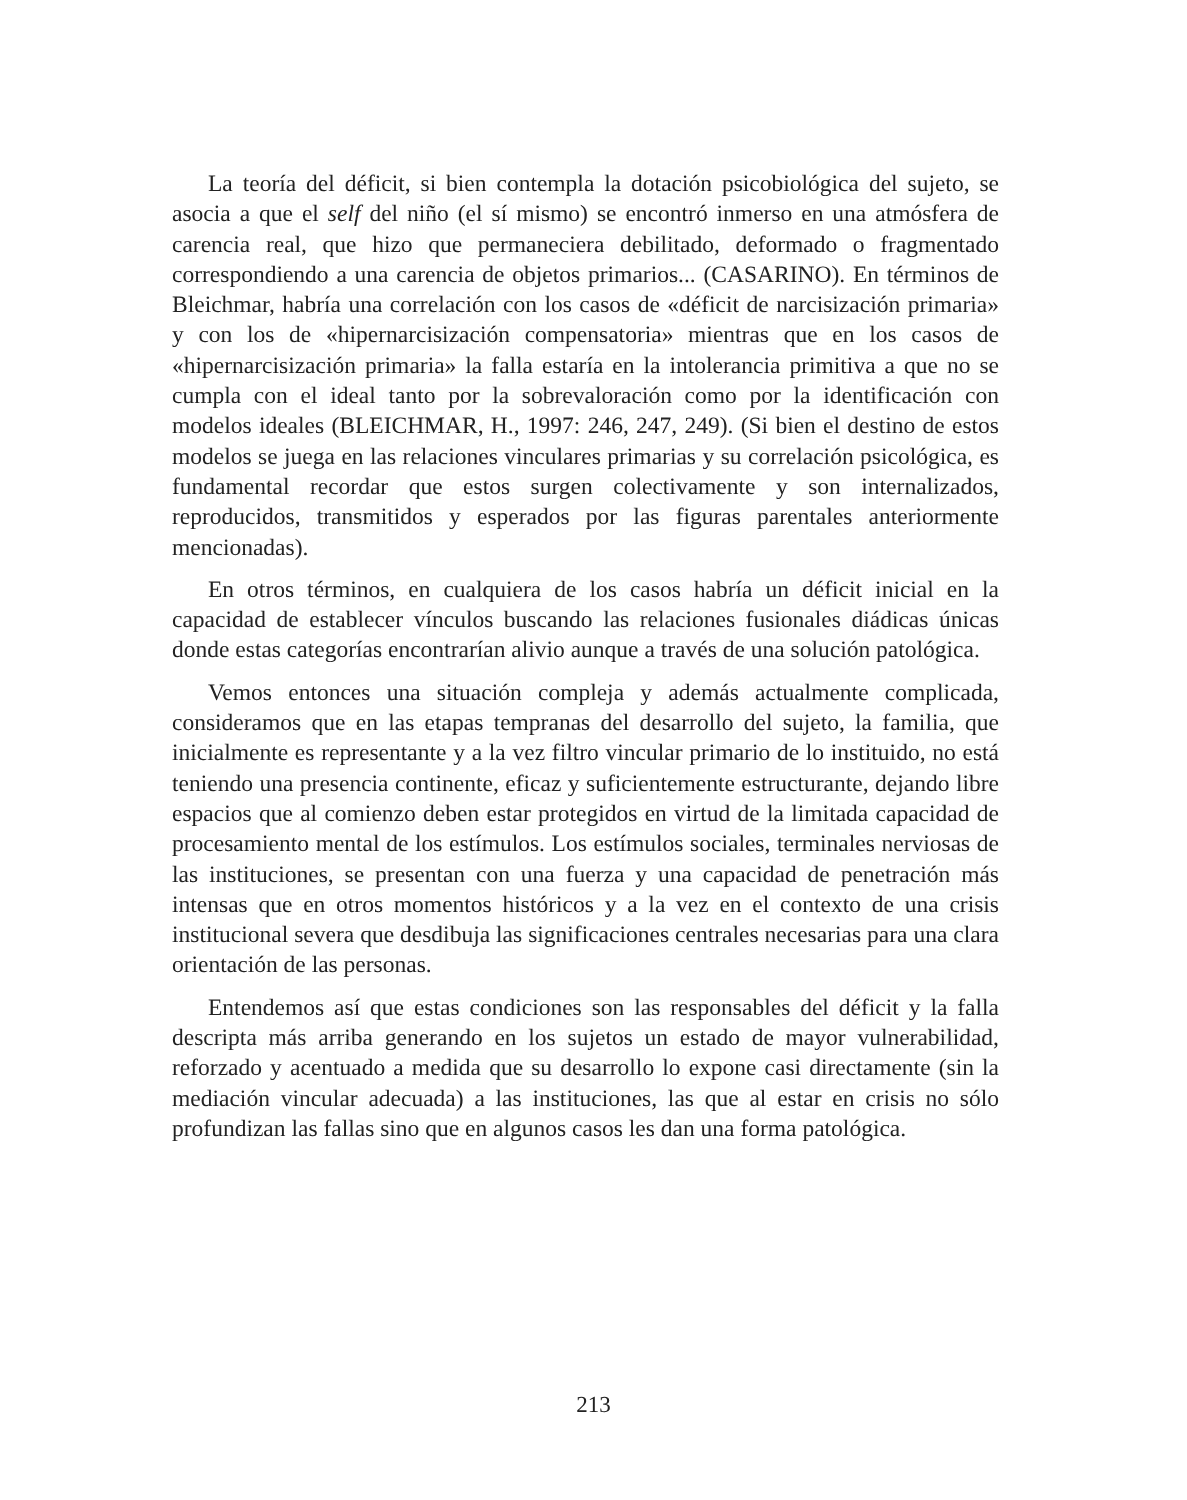La teoría del déficit, si bien contempla la dotación psicobiológica del sujeto, se asocia a que el self del niño (el sí mismo) se encontró inmerso en una atmósfera de carencia real, que hizo que permaneciera debilitado, deformado o fragmentado correspondiendo a una carencia de objetos primarios... (CASARINO). En términos de Bleichmar, habría una correlación con los casos de «déficit de narcisización primaria» y con los de «hipernarcisización compensatoria» mientras que en los casos de «hipernarcisización primaria» la falla estaría en la intolerancia primitiva a que no se cumpla con el ideal tanto por la sobrevaloración como por la identificación con modelos ideales (BLEICHMAR, H., 1997: 246, 247, 249). (Si bien el destino de estos modelos se juega en las relaciones vinculares primarias y su correlación psicológica, es fundamental recordar que estos surgen colectivamente y son internalizados, reproducidos, transmitidos y esperados por las figuras parentales anteriormente mencionadas).
En otros términos, en cualquiera de los casos habría un déficit inicial en la capacidad de establecer vínculos buscando las relaciones fusionales diádicas únicas donde estas categorías encontrarían alivio aunque a través de una solución patológica.
Vemos entonces una situación compleja y además actualmente complicada, consideramos que en las etapas tempranas del desarrollo del sujeto, la familia, que inicialmente es representante y a la vez filtro vincular primario de lo instituido, no está teniendo una presencia continente, eficaz y suficientemente estructurante, dejando libre espacios que al comienzo deben estar protegidos en virtud de la limitada capacidad de procesamiento mental de los estímulos. Los estímulos sociales, terminales nerviosas de las instituciones, se presentan con una fuerza y una capacidad de penetración más intensas que en otros momentos históricos y a la vez en el contexto de una crisis institucional severa que desdibuja las significaciones centrales necesarias para una clara orientación de las personas.
Entendemos así que estas condiciones son las responsables del déficit y la falla descripta más arriba generando en los sujetos un estado de mayor vulnerabilidad, reforzado y acentuado a medida que su desarrollo lo expone casi directamente (sin la mediación vincular adecuada) a las instituciones, las que al estar en crisis no sólo profundizan las fallas sino que en algunos casos les dan una forma patológica.
213